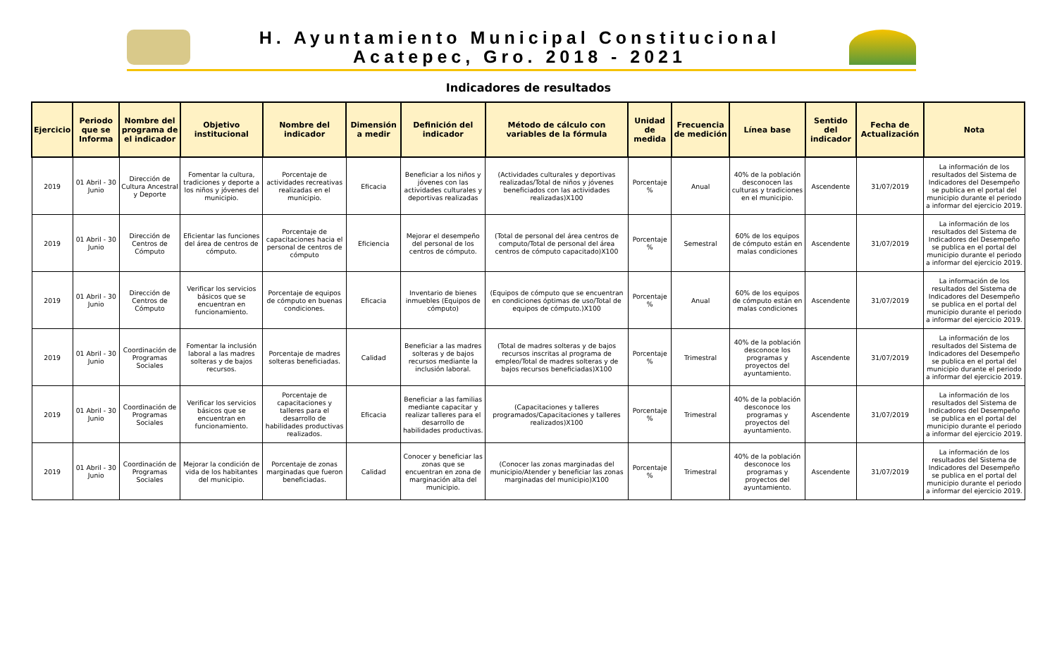H. Ayuntamiento Municipal Constitucional
Acatepec, Gro. 2018 - 2021
Indicadores de resultados
| Ejercicio | Periodo que se Informa | Nombre del programa de el indicador | Objetivo institucional | Nombre del indicador | Dimensión a medir | Definición del indicador | Método de cálculo con variables de la fórmula | Unidad de medida | Frecuencia de medición | Línea base | Sentido del indicador | Fecha de Actualización | Nota |
| --- | --- | --- | --- | --- | --- | --- | --- | --- | --- | --- | --- | --- | --- |
| 2019 | 01 Abril - 30 Junio | Dirección de Cultura Ancestral y Deporte | Fomentar la cultura, tradiciones y deporte a los niños y jóvenes del municipio. | Porcentaje de actividades recreativas realizadas en el municipio. | Eficacia | Beneficiar a los niños y jóvenes con las actividades culturales y deportivas realizadas | (Actividades culturales y deportivas realizadas/Total de niños y jóvenes beneficiados con las actividades realizadas)X100 | Porcentaje % | Anual | 40% de la población desconocen las culturas y tradiciones en el municipio. | Ascendente | 31/07/2019 | La información de los resultados del Sistema de Indicadores del Desempeño se publica en el portal del municipio durante el periodo a informar del ejercicio 2019. |
| 2019 | 01 Abril - 30 Junio | Dirección de Centros de Cómputo | Eficientar las funciones del área de centros de cómputo. | Porcentaje de capacitaciones hacia el personal de centros de cómputo | Eficiencia | Mejorar el desempeño del personal de los centros de cómputo. | (Total de personal del área centros de computo/Total de personal del área centros de cómputo capacitado)X100 | Porcentaje % | Semestral | 60% de los equipos de cómputo están en malas condiciones | Ascendente | 31/07/2019 | La información de los resultados del Sistema de Indicadores del Desempeño se publica en el portal del municipio durante el periodo a informar del ejercicio 2019. |
| 2019 | 01 Abril - 30 Junio | Dirección de Centros de Cómputo | Verificar los servicios básicos que se encuentran en funcionamiento. | Porcentaje de equipos de cómputo en buenas condiciones. | Eficacia | Inventario de bienes inmuebles (Equipos de cómputo) | (Equipos de cómputo que se encuentran en condiciones óptimas de uso/Total de equipos de cómputo.)X100 | Porcentaje % | Anual | 60% de los equipos de cómputo están en malas condiciones | Ascendente | 31/07/2019 | La información de los resultados del Sistema de Indicadores del Desempeño se publica en el portal del municipio durante el periodo a informar del ejercicio 2019. |
| 2019 | 01 Abril - 30 Junio | Coordinación de Programas Sociales | Fomentar la inclusión laboral a las madres solteras y de bajos recursos. | Porcentaje de madres solteras beneficiadas. | Calidad | Beneficiar a las madres solteras y de bajos recursos mediante la inclusión laboral. | (Total de madres solteras y de bajos recursos inscritas al programa de empleo/Total de madres solteras y de bajos recursos beneficiadas)X100 | Porcentaje % | Trimestral | 40% de la población desconoce los programas y proyectos del ayuntamiento. | Ascendente | 31/07/2019 | La información de los resultados del Sistema de Indicadores del Desempeño se publica en el portal del municipio durante el periodo a informar del ejercicio 2019. |
| 2019 | 01 Abril - 30 Junio | Coordinación de Programas Sociales | Verificar los servicios básicos que se encuentran en funcionamiento. | Porcentaje de capacitaciones y talleres para el desarrollo de habilidades productivas realizados. | Eficacia | Beneficiar a las familias mediante capacitar y realizar talleres para el desarrollo de habilidades productivas. | (Capacitaciones y talleres programados/Capacitaciones y talleres realizados)X100 | Porcentaje % | Trimestral | 40% de la población desconoce los programas y proyectos del ayuntamiento. | Ascendente | 31/07/2019 | La información de los resultados del Sistema de Indicadores del Desempeño se publica en el portal del municipio durante el periodo a informar del ejercicio 2019. |
| 2019 | 01 Abril - 30 Junio | Coordinación de Programas Sociales | Mejorar la condición de vida de los habitantes del municipio. | Porcentaje de zonas marginadas que fueron beneficiadas. | Calidad | Conocer y beneficiar las zonas que se encuentran en zona de marginación alta del municipio. | (Conocer las zonas marginadas del municipio/Atender y beneficiar las zonas marginadas del municipio)X100 | Porcentaje % | Trimestral | 40% de la población desconoce los programas y proyectos del ayuntamiento. | Ascendente | 31/07/2019 | La información de los resultados del Sistema de Indicadores del Desempeño se publica en el portal del municipio durante el periodo a informar del ejercicio 2019. |